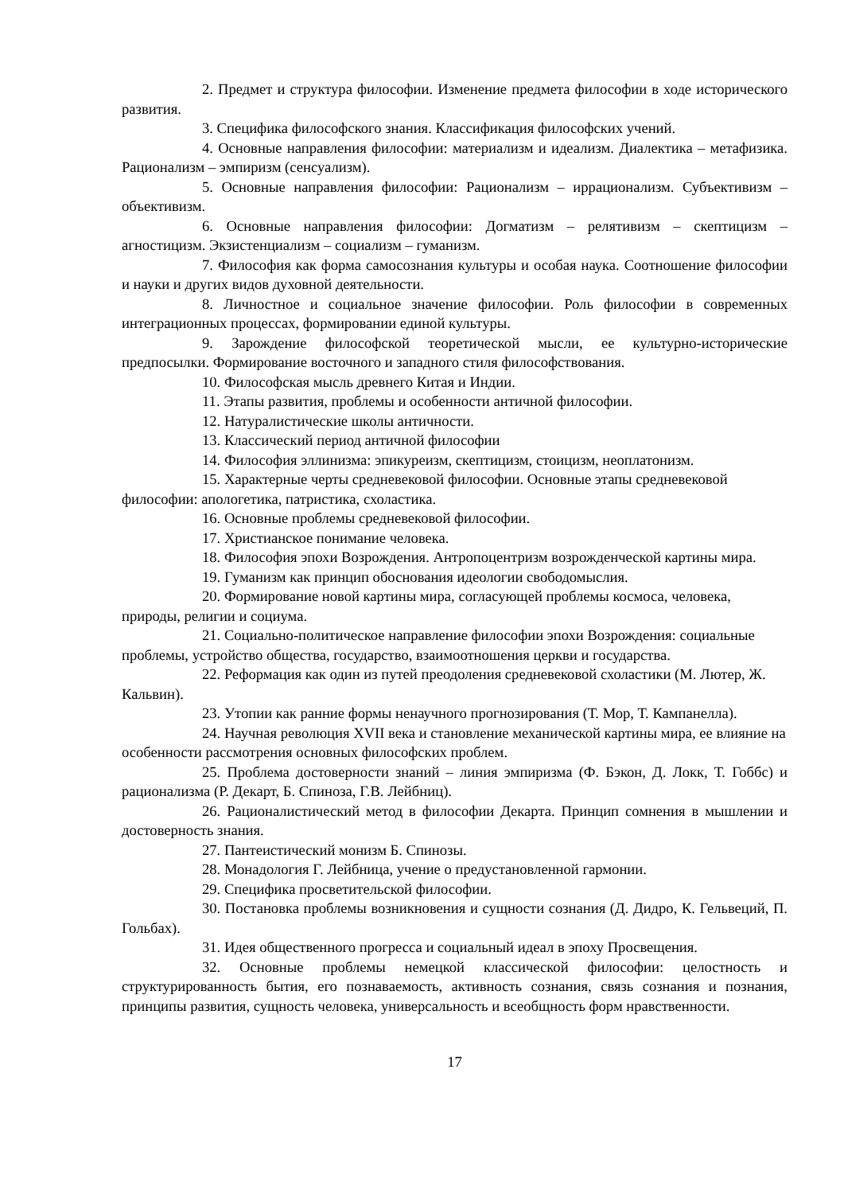2. Предмет и структура философии. Изменение предмета философии в ходе исторического развития.
3. Специфика философского знания. Классификация философских учений.
4. Основные направления философии: материализм и идеализм. Диалектика – метафизика. Рационализм – эмпиризм (сенсуализм).
5. Основные направления философии: Рационализм – иррационализм. Субъективизм – объективизм.
6. Основные направления философии: Догматизм – релятивизм – скептицизм – агностицизм. Экзистенциализм – социализм – гуманизм.
7. Философия как форма самосознания культуры и особая наука. Соотношение философии и науки и других видов духовной деятельности.
8. Личностное и социальное значение философии. Роль философии в современных интеграционных процессах, формировании единой культуры.
9. Зарождение философской теоретической мысли, ее культурно-исторические предпосылки. Формирование восточного и западного стиля философствования.
10. Философская мысль древнего Китая и Индии.
11. Этапы развития, проблемы и особенности античной философии.
12. Натуралистические школы античности.
13. Классический период античной философии
14. Философия эллинизма: эпикуреизм, скептицизм, стоицизм, неоплатонизм.
15. Характерные черты средневековой философии. Основные этапы средневековой философии: апологетика, патристика, схоластика.
16. Основные проблемы средневековой философии.
17. Христианское понимание человека.
18. Философия эпохи Возрождения. Антропоцентризм возрожденческой картины мира.
19. Гуманизм как принцип обоснования идеологии свободомыслия.
20. Формирование новой картины мира, согласующей проблемы космоса, человека, природы, религии и социума.
21. Социально-политическое направление философии эпохи Возрождения: социальные проблемы, устройство общества, государство, взаимоотношения церкви и государства.
22. Реформация как один из путей преодоления средневековой схоластики (М. Лютер, Ж. Кальвин).
23. Утопии как ранние формы ненаучного прогнозирования (Т. Мор, Т. Кампанелла).
24. Научная революция XVII века и становление механической картины мира, ее влияние на особенности рассмотрения основных философских проблем.
25. Проблема достоверности знаний – линия эмпиризма (Ф. Бэкон, Д. Локк, Т. Гоббс) и рационализма (Р. Декарт, Б. Спиноза, Г.В. Лейбниц).
26. Рационалистический метод в философии Декарта. Принцип сомнения в мышлении и достоверность знания.
27. Пантеистический монизм Б. Спинозы.
28. Монадология Г. Лейбница, учение о предустановленной гармонии.
29. Специфика просветительской философии.
30. Постановка проблемы возникновения и сущности сознания (Д. Дидро, К. Гельвеций, П. Гольбах).
31. Идея общественного прогресса и социальный идеал в эпоху Просвещения.
32. Основные проблемы немецкой классической философии: целостность и структурированность бытия, его познаваемость, активность сознания, связь сознания и познания, принципы развития, сущность человека, универсальность и всеобщность форм нравственности.
17